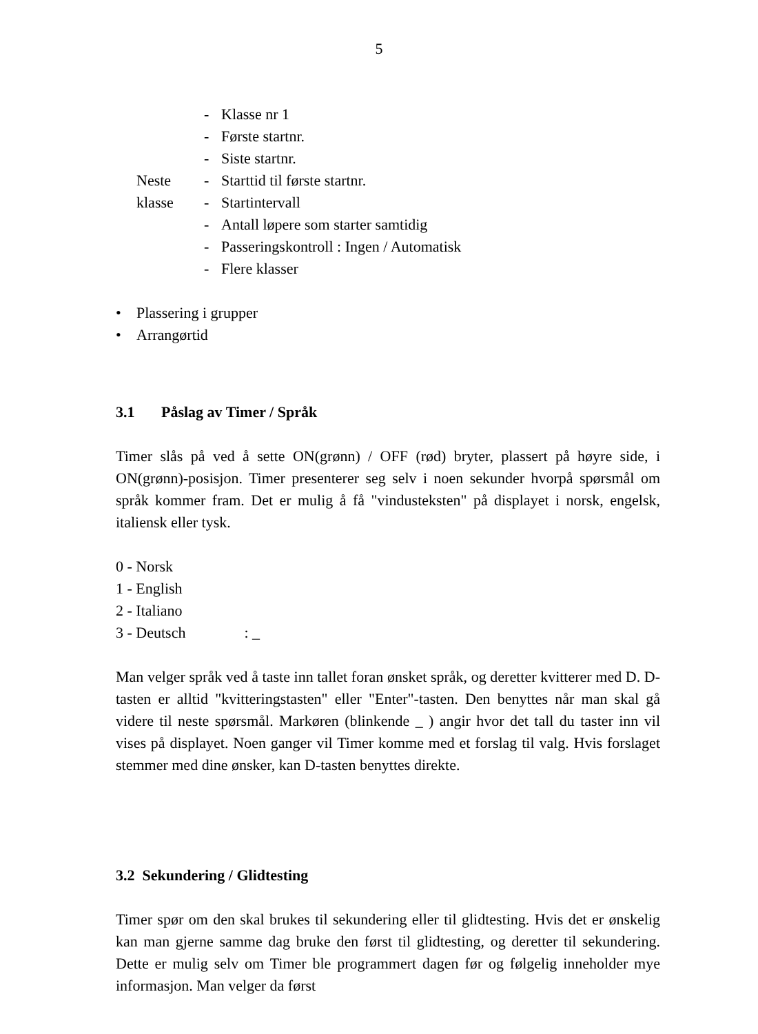5
- Klasse nr 1
- Første startnr.
- Siste startnr.
Neste - Starttid til første startnr.
klasse - Startintervall
- Antall løpere som starter samtidig
- Passeringskontroll : Ingen / Automatisk
- Flere klasser
• Plassering i grupper
• Arrangørtid
3.1 Påslag av Timer / Språk
Timer slås på ved å sette ON(grønn) / OFF (rød) bryter, plassert på høyre side, i ON(grønn)-posisjon. Timer presenterer seg selv i noen sekunder hvorpå spørsmål om språk kommer fram. Det er mulig å få "vindusteksten" på displayet i norsk, engelsk, italiensk eller tysk.
0 - Norsk
1 - English
2 - Italiano
3 - Deutsch: _
Man velger språk ved å taste inn tallet foran ønsket språk, og deretter kvitterer med D. D-tasten er alltid "kvitteringstasten" eller "Enter"-tasten. Den benyttes når man skal gå videre til neste spørsmål. Markøren (blinkende _ ) angir hvor det tall du taster inn vil vises på displayet. Noen ganger vil Timer komme med et forslag til valg. Hvis forslaget stemmer med dine ønsker, kan D-tasten benyttes direkte.
3.2 Sekundering / Glidtesting
Timer spør om den skal brukes til sekundering eller til glidtesting. Hvis det er ønskelig kan man gjerne samme dag bruke den først til glidtesting, og deretter til sekundering. Dette er mulig selv om Timer ble programmert dagen før og følgelig inneholder mye informasjon. Man velger da først